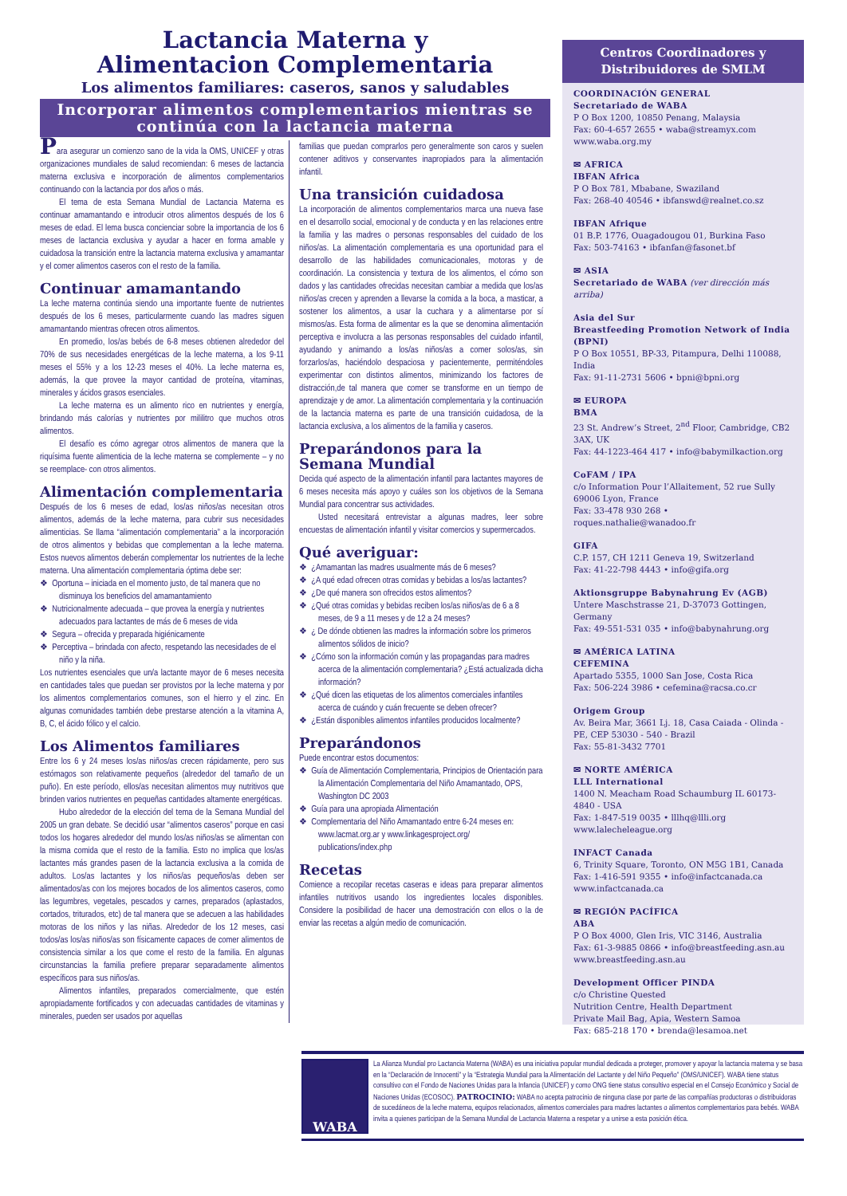Lactancia Materna y
Alimentacion Complementaria
Los alimentos familiares: caseros, sanos y saludables
Incorporar alimentos complementarios mientras se continúa con la lactancia materna
Para asegurar un comienzo sano de la vida la OMS, UNICEF y otras organizaciones mundiales de salud recomiendan: 6 meses de lactancia materna exclusiva e incorporación de alimentos complementarios continuando con la lactancia por dos años o más.
El tema de esta Semana Mundial de Lactancia Materna es continuar amamantando e introducir otros alimentos después de los 6 meses de edad. El lema busca concienciar sobre la importancia de los 6 meses de lactancia exclusiva y ayudar a hacer en forma amable y cuidadosa la transición entre la lactancia materna exclusiva y amamantar y el comer alimentos caseros con el resto de la familia.
Continuar amamantando
La leche materna continúa siendo una importante fuente de nutrientes después de los 6 meses, particularmente cuando las madres siguen amamantando mientras ofrecen otros alimentos.
En promedio, los/as bebés de 6-8 meses obtienen alrededor del 70% de sus necesidades energéticas de la leche materna, a los 9-11 meses el 55% y a los 12-23 meses el 40%. La leche materna es, además, la que provee la mayor cantidad de proteína, vitaminas, minerales y ácidos grasos esenciales.
La leche materna es un alimento rico en nutrientes y energía, brindando más calorías y nutrientes por mililitro que muchos otros alimentos.
El desafío es cómo agregar otros alimentos de manera que la riquísima fuente alimenticia de la leche materna se complemente – y no se reemplace- con otros alimentos.
Alimentación complementaria
Después de los 6 meses de edad, los/as niños/as necesitan otros alimentos, además de la leche materna, para cubrir sus necesidades alimenticias. Se llama “alimentación complementaria” a la incorporación de otros alimentos y bebidas que complementan a la leche materna. Estos nuevos alimentos deberán complementar los nutrientes de la leche materna. Una alimentación complementaria óptima debe ser:
❖ Oportuna – iniciada en el momento justo, de tal manera que no disminuya los beneficios del amamantamiento
❖ Nutricionalmente adecuada – que provea la energía y nutrientes adecuados para lactantes de más de 6 meses de vida
❖ Segura – ofrecida y preparada higiénicamente
❖ Perceptiva – brindada con afecto, respetando las necesidades de el niño y la niña.
Los nutrientes esenciales que un/a lactante mayor de 6 meses necesita en cantidades tales que puedan ser provistos por la leche materna y por los alimentos complementarios comunes, son el hierro y el zinc. En algunas comunidades también debe prestarse atención a la vitamina A, B, C, el ácido fólico y el calcio.
Los Alimentos familiares
Entre los 6 y 24 meses los/as niños/as crecen rápidamente, pero sus estómagos son relativamente pequeños (alrededor del tamaño de un puño). En este período, ellos/as necesitan alimentos muy nutritivos que brinden varios nutrientes en pequeñas cantidades altamente energéticas.
Hubo alrededor de la elección del tema de la Semana Mundial del 2005 un gran debate. Se decidió usar “alimentos caseros” porque en casi todos los hogares alrededor del mundo los/as niños/as se alimentan con la misma comida que el resto de la familia. Esto no implica que los/as lactantes más grandes pasen de la lactancia exclusiva a la comida de adultos. Los/as lactantes y los niños/as pequeños/as deben ser alimentados/as con los mejores bocados de los alimentos caseros, como las legumbres, vegetales, pescados y carnes, preparados (aplastados, cortados, triturados, etc) de tal manera que se adecuen a las habilidades motoras de los niños y las niñas. Alrededor de los 12 meses, casi todos/as los/as niños/as son físicamente capaces de comer alimentos de consistencia similar a los que come el resto de la familia. En algunas circunstancias la familia prefiere preparar separadamente alimentos específicos para sus niños/as.
Alimentos infantiles, preparados comercialmente, que estén apropiadamente fortificados y con adecuadas cantidades de vitaminas y minerales, pueden ser usados por aquellas
familias que puedan comprarlos pero generalmente son caros y suelen contener aditivos y conservantes inapropiados para la alimentación infantil.
Una transición cuidadosa
La incorporación de alimentos complementarios marca una nueva fase en el desarrollo social, emocional y de conducta y en las relaciones entre la familia y las madres o personas responsables del cuidado de los niños/as. La alimentación complementaria es una oportunidad para el desarrollo de las habilidades comunicacionales, motoras y de coordinación. La consistencia y textura de los alimentos, el cómo son dados y las cantidades ofrecidas necesitan cambiar a medida que los/as niños/as crecen y aprenden a llevarse la comida a la boca, a masticar, a sostener los alimentos, a usar la cuchara y a alimentarse por sí mismos/as. Esta forma de alimentar es la que se denomina alimentación perceptiva e involucra a las personas responsables del cuidado infantil, ayudando y animando a los/as niños/as a comer solos/as, sin forzarlos/as, haciéndolo despaciosa y pacientemente, permiténdoles experimentar con distintos alimentos, minimizando los factores de distracción,de tal manera que comer se transforme en un tiempo de aprendizaje y de amor. La alimentación complementaria y la continuación de la lactancia materna es parte de una transición cuidadosa, de la lactancia exclusiva, a los alimentos de la familia y caseros.
Preparándonos para la Semana Mundial
Decida qué aspecto de la alimentación infantil para lactantes mayores de 6 meses necesita más apoyo y cuáles son los objetivos de la Semana Mundial para concentrar sus actividades.
Usted necesitará entrevistar a algunas madres, leer sobre encuestas de alimentación infantil y visitar comercios y supermercados.
Qué averiguar:
❖ ¿Amamantan las madres usualmente más de 6 meses?
❖ ¿A qué edad ofrecen otras comidas y bebidas a los/as lactantes?
❖ ¿De qué manera son ofrecidos estos alimentos?
❖ ¿Qué otras comidas y bebidas reciben los/as niños/as de 6 a 8 meses, de 9 a 11 meses y de 12 a 24 meses?
❖ ¿ De dónde obtienen las madres la información sobre los primeros alimentos sólidos de inicio?
❖ ¿Cómo son la información común y las propagandas para madres acerca de la alimentación complementaria? ¿Está actualizada dicha información?
❖ ¿Qué dicen las etiquetas de los alimentos comerciales infantiles acerca de cuándo y cuán frecuente se deben ofrecer?
❖ ¿Están disponibles alimentos infantiles producidos localmente?
Preparándonos
Puede encontrar estos documentos:
❖ Guía de Alimentación Complementaria, Principios de Orientación para la Alimentación Complementaria del Niño Amamantado, OPS, Washington DC 2003
❖ Guía para una apropiada Alimentación
❖ Complementaria del Niño Amamantado entre 6-24 meses en: www.lacmat.org.ar y www.linkagesproject.org/ publications/index.php
Recetas
Comience a recopilar recetas caseras e ideas para preparar alimentos infantiles nutritivos usando los ingredientes locales disponibles. Considere la posibilidad de hacer una demostración con ellos o la de enviar las recetas a algún medio de comunicación.
Centros Coordinadores y
Distribuidores de SMLM
COORDINACIÓN GENERAL
Secretariado de WABA
P O Box 1200, 10850 Penang, Malaysia
Fax: 60-4-657 2655 • waba@streamyx.com
www.waba.org.my
✉ AFRICA
IBFAN Africa
P O Box 781, Mbabane, Swaziland
Fax: 268-40 40546 • ibfanswd@realnet.co.sz
IBFAN Afrique
01 B.P. 1776, Ouagadougou 01, Burkina Faso
Fax: 503-74163 • ibfanfan@fasonet.bf
✉ ASIA
Secretariado de WABA (ver dirección más arriba)
Asia del Sur
Breastfeeding Promotion Network of India (BPNI)
P O Box 10551, BP-33, Pitampura, Delhi 110088, India
Fax: 91-11-2731 5606 • bpni@bpni.org
✉ EUROPA
BMA
23 St. Andrew’s Street, 2<sup>nd</sup> Floor, Cambridge, CB2 3AX, UK
Fax: 44-1223-464 417 • info@babymilkaction.org
CoFAM / IPA
c/o Information Pour l’Allaitement, 52 rue Sully 69006 Lyon, France
Fax: 33-478 930 268 • roques.nathalie@wanadoo.fr
GIFA
C.P. 157, CH 1211 Geneva 19, Switzerland
Fax: 41-22-798 4443 • info@gifa.org
Aktionsgruppe Babynahrung Ev (AGB)
Untere Maschstrasse 21, D-37073 Gottingen, Germany
Fax: 49-551-531 035 • info@babynahrung.org
✉ AMÉRICA LATINA
CEFEMINA
Apartado 5355, 1000 San Jose, Costa Rica
Fax: 506-224 3986 • cefemina@racsa.co.cr
Origem Group
Av. Beira Mar, 3661 Lj. 18, Casa Caiada - Olinda - PE, CEP 53030 - 540 - Brazil
Fax: 55-81-3432 7701
✉ NORTE AMÉRICA
LLL International
1400 N. Meacham Road Schaumburg IL 60173-4840 - USA
Fax: 1-847-519 0035 • lllhq@llli.org
www.lalecheleague.org
INFACT Canada
6, Trinity Square, Toronto, ON M5G 1B1, Canada
Fax: 1-416-591 9355 • info@infactcanada.ca
www.infactcanada.ca
✉ REGIÓN PACÍFICA
ABA
P O Box 4000, Glen Iris, VIC 3146, Australia
Fax: 61-3-9885 0866 • info@breastfeeding.asn.au
www.breastfeeding.asn.au
Development Officer PINDA
c/o Christine Quested
Nutrition Centre, Health Department
Private Mail Bag, Apia, Western Samoa
Fax: 685-218 170 • brenda@lesamoa.net
WABA
La Alianza Mundial pro Lactancia Materna (WABA) es una iniciativa popular mundial dedicada a proteger, promover y apoyar la lactancia materna y se basa en la “Declaración de Innocenti” y la “Estrategia Mundial para la Alimentación del Lactante y del Niño Pequeño” (OMS/UNICEF). WABA tiene status consultivo con el Fondo de Naciones Unidas para la Infancia (UNICEF) y como ONG tiene status consultivo especial en el Consejo Económico y Social de Naciones Unidas (ECOSOC). PATROCINIO: WABA no acepta patrocinio de ninguna clase por parte de las compañías productoras o distribuidoras de sucedáneos de la leche materna, equipos relacionados, alimentos comerciales para madres lactantes o alimentos complementarios para bebés. WABA invita a quienes participan de la Semana Mundial de Lactancia Materna a respetar y a unirse a esta posición ética.